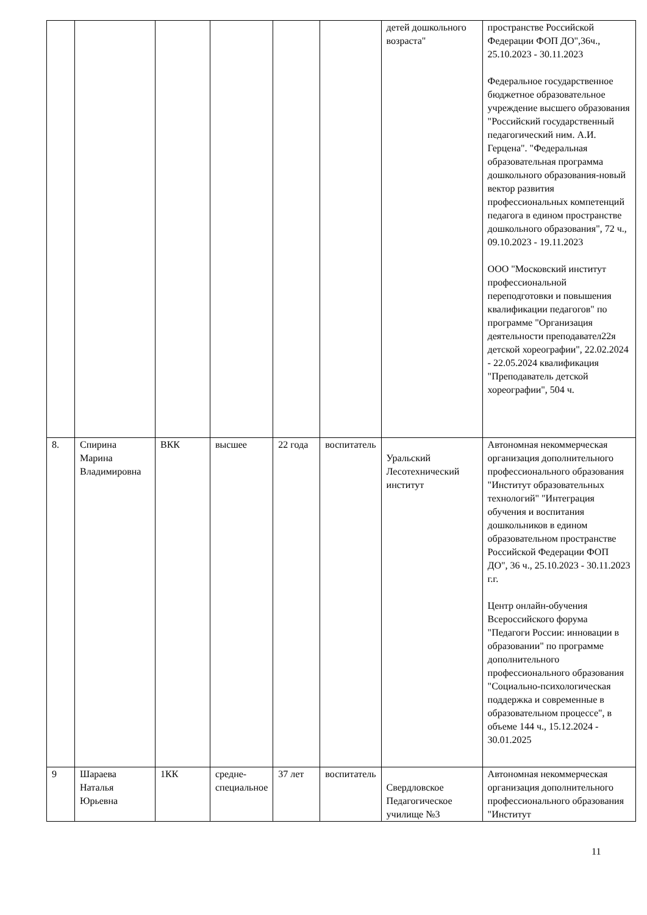| | | | | | | детей дошкольного возраста" | пространстве Российской Федерации ФОП ДО",36ч., 25.10.2023 - 30.11.2023 Федеральное государственное бюджетное образовательное учреждение высшего образования "Российский государственный педагогический ним. А.И. Герцена". "Федеральная образовательная программа дошкольного образования-новый вектор развития профессиональных компетенций педагога в едином пространстве дошкольного образования", 72 ч., 09.10.2023 - 19.11.2023 ООО "Московский институт профессиональной переподготовки и повышения квалификации педагогов" по программе "Организация деятельности преподавател22я детской хореографии", 22.02.2024 - 22.05.2024 квалификация "Преподаватель детской хореографии", 504 ч. |
| 8. | Спирина Марина Владимировна | ВКК | высшее | 22 года | воспитатель | Уральский Лесотехнический институт | Автономная некоммерческая организация дополнительного профессионального образования "Институт образовательных технологий" "Интеграция обучения и воспитания дошкольников в едином образовательном пространстве Российской Федерации ФОП ДО", 36 ч., 25.10.2023 - 30.11.2023 г.г. Центр онлайн-обучения Всероссийского форума "Педагоги России: инновации в образовании" по программе дополнительного профессионального образования "Социально-психологическая поддержка и современные в образовательном процессе", в объеме 144 ч., 15.12.2024 - 30.01.2025 |
| 9 | Шараева Наталья Юрьевна | 1КК | средне-специальное | 37 лет | воспитатель | Свердловское Педагогическое училище №3 | Автономная некоммерческая организация дополнительного профессионального образования "Институт |
11